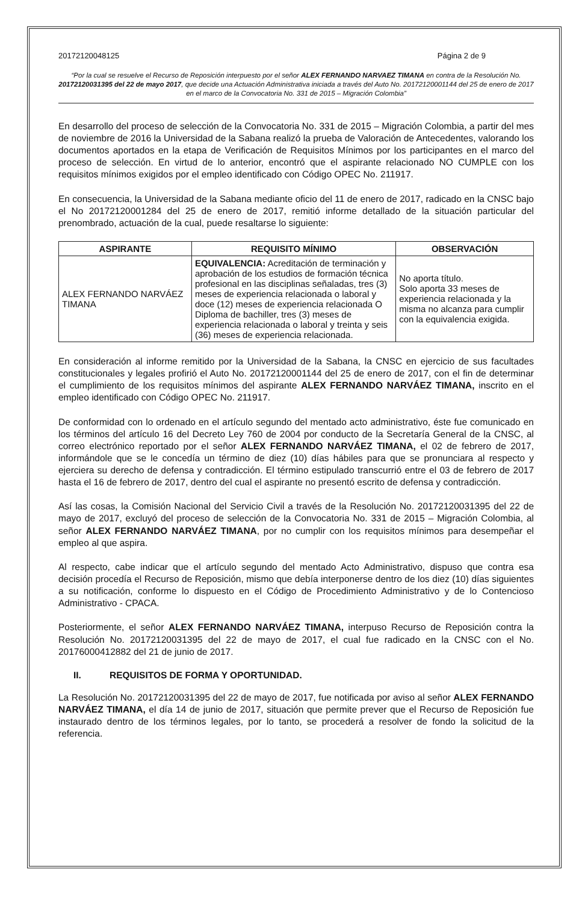20172120048125 Página 2 de 9
“Por la cual se resuelve el Recurso de Reposición interpuesto por el señor ALEX FERNANDO NARVAEZ TIMANA en contra de la Resolución No. 20172120031395 del 22 de mayo 2017, que decide una Actuación Administrativa iniciada a través del Auto No. 20172120001144 del 25 de enero de 2017 en el marco de la Convocatoria No. 331 de 2015 – Migración Colombia”
En desarrollo del proceso de selección de la Convocatoria No. 331 de 2015 – Migración Colombia, a partir del mes de noviembre de 2016 la Universidad de la Sabana realizó la prueba de Valoración de Antecedentes, valorando los documentos aportados en la etapa de Verificación de Requisitos Mínimos por los participantes en el marco del proceso de selección. En virtud de lo anterior, encontró que el aspirante relacionado NO CUMPLE con los requisitos mínimos exigidos por el empleo identificado con Código OPEC No. 211917.
En consecuencia, la Universidad de la Sabana mediante oficio del 11 de enero de 2017, radicado en la CNSC bajo el No 20172120001284 del 25 de enero de 2017, remitió informe detallado de la situación particular del prenombrado, actuación de la cual, puede resaltarse lo siguiente:
| ASPIRANTE | REQUISITO MÍNIMO | OBSERVACIÓN |
| --- | --- | --- |
| ALEX FERNANDO NARVÁEZ TIMANA | EQUIVALENCIA: Acreditación de terminación y aprobación de los estudios de formación técnica profesional en las disciplinas señaladas, tres (3) meses de experiencia relacionada o laboral y doce (12) meses de experiencia relacionada O Diploma de bachiller, tres (3) meses de experiencia relacionada o laboral y treinta y seis (36) meses de experiencia relacionada. | No aporta título. Solo aporta 33 meses de experiencia relacionada y la misma no alcanza para cumplir con la equivalencia exigida. |
En consideración al informe remitido por la Universidad de la Sabana, la CNSC en ejercicio de sus facultades constitucionales y legales profirió el Auto No. 20172120001144 del 25 de enero de 2017, con el fin de determinar el cumplimiento de los requisitos mínimos del aspirante ALEX FERNANDO NARVÁEZ TIMANA, inscrito en el empleo identificado con Código OPEC No. 211917.
De conformidad con lo ordenado en el artículo segundo del mentado acto administrativo, éste fue comunicado en los términos del artículo 16 del Decreto Ley 760 de 2004 por conducto de la Secretaría General de la CNSC, al correo electrónico reportado por el señor ALEX FERNANDO NARVÁEZ TIMANA, el 02 de febrero de 2017, informándole que se le concedía un término de diez (10) días hábiles para que se pronunciara al respecto y ejerciera su derecho de defensa y contradicción. El término estipulado transcurrió entre el 03 de febrero de 2017 hasta el 16 de febrero de 2017, dentro del cual el aspirante no presentó escrito de defensa y contradicción.
Así las cosas, la Comisión Nacional del Servicio Civil a través de la Resolución No. 20172120031395 del 22 de mayo de 2017, excluyó del proceso de selección de la Convocatoria No. 331 de 2015 – Migración Colombia, al señor ALEX FERNANDO NARVÁEZ TIMANA, por no cumplir con los requisitos mínimos para desempeñar el empleo al que aspira.
Al respecto, cabe indicar que el artículo segundo del mentado Acto Administrativo, dispuso que contra esa decisión procedía el Recurso de Reposición, mismo que debía interponerse dentro de los diez (10) días siguientes a su notificación, conforme lo dispuesto en el Código de Procedimiento Administrativo y de lo Contencioso Administrativo - CPACA.
Posteriormente, el señor ALEX FERNANDO NARVÁEZ TIMANA, interpuso Recurso de Reposición contra la Resolución No. 20172120031395 del 22 de mayo de 2017, el cual fue radicado en la CNSC con el No. 20176000412882 del 21 de junio de 2017.
II. REQUISITOS DE FORMA Y OPORTUNIDAD.
La Resolución No. 20172120031395 del 22 de mayo de 2017, fue notificada por aviso al señor ALEX FERNANDO NARVÁEZ TIMANA, el día 14 de junio de 2017, situación que permite prever que el Recurso de Reposición fue instaurado dentro de los términos legales, por lo tanto, se procederá a resolver de fondo la solicitud de la referencia.